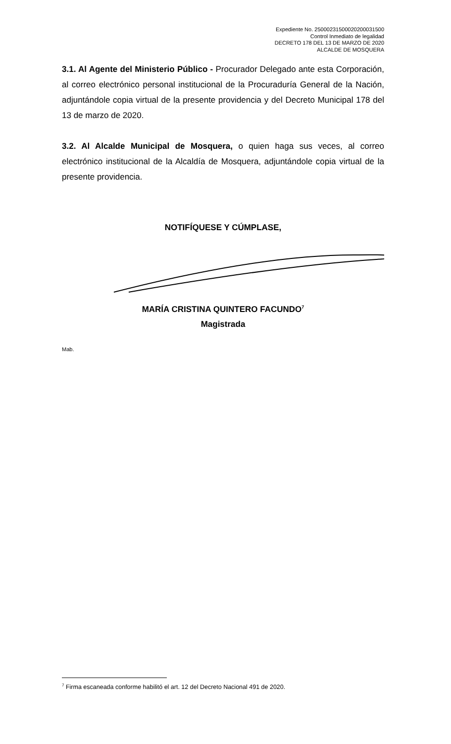Expediente No. 25000231500020200031500
Control Inmediato de legalidad
DECRETO 178 DEL 13 DE MARZO DE 2020
ALCALDE DE MOSQUERA
3.1. Al Agente del Ministerio Público - Procurador Delegado ante esta Corporación, al correo electrónico personal institucional de la Procuraduría General de la Nación, adjuntándole copia virtual de la presente providencia y del Decreto Municipal 178 del 13 de marzo de 2020.
3.2. Al Alcalde Municipal de Mosquera, o quien haga sus veces, al correo electrónico institucional de la Alcaldía de Mosquera, adjuntándole copia virtual de la presente providencia.
NOTIFÍQUESE Y CÚMPLASE,
MARÍA CRISTINA QUINTERO FACUNDO<sup>7</sup>
Magistrada
Mab.
<sup>7</sup> Firma escaneada conforme habilitó el art. 12 del Decreto Nacional 491 de 2020.